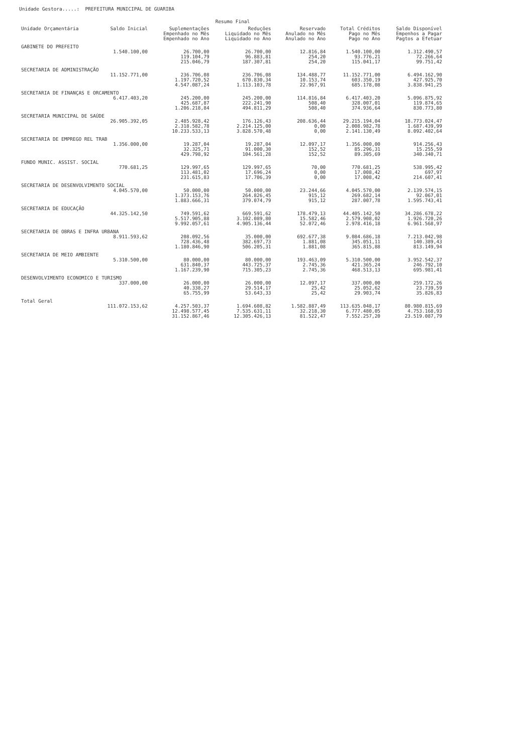Unidade Gestora.....: PREFEITURA MUNICIPAL DE GUARIBA
Resumo Final
| Unidade Orçamentária | Saldo Inicial | Suplementações Empenhado no Mês Empenhado no Ano | Reduções Liquidado no Mês Liquidado no Ano | Reservado Anulado no Mês Anulado no Ano | Total Créditos Pago no Mês Pago no Ano | Saldo Disponível Empenhos a Pagar Pagtos a Efetuar |
| --- | --- | --- | --- | --- | --- | --- |
| GABINETE DO PREFEITO | | | | | | |
| | 1.540.100,00 | 26.700,00 119.104,79 215.046,79 | 26.700,00 96.883,81 187.307,81 | 12.816,84 254,20 254,20 | 1.540.100,00 93.776,21 115.041,17 | 1.312.490,57 72.266,64 99.751,42 |
| SECRETARIA DE ADMINISTRAÇÃO | | | | | | |
| | 11.152.771,00 | 236.706,08 1.197.720,52 4.547.087,24 | 236.706,08 670.830,34 1.113.103,78 | 134.488,77 10.153,74 22.967,91 | 11.152.771,00 603.350,19 685.178,08 | 6.494.162,90 427.925,70 3.838.941,25 |
| SECRETARIA DE FINANÇAS E ORCAMENTO | | | | | | |
| | 6.417.403,20 | 245.200,00 425.687,87 1.206.218,84 | 245.200,00 222.241,90 494.811,29 | 114.816,84 508,40 508,40 | 6.417.403,20 328.007,01 374.936,64 | 5.096.875,92 119.874,65 830.773,80 |
| SECRETARIA MUNICIPAL DE SAÚDE | | | | | | |
| | 26.905.392,05 | 2.485.928,42 2.318.582,78 10.233.533,13 | 176.126,43 2.214.125,00 3.828.570,48 | 208.636,44 0,00 0,00 | 29.215.194,04 2.008.982,78 2.141.130,49 | 18.773.024,47 1.687.439,99 8.092.402,64 |
| SECRETARIA DE EMPREGO REL TRAB | | | | | | |
| | 1.356.000,00 | 19.287,04 32.325,71 429.798,92 | 19.287,04 91.000,30 104.561,28 | 12.097,17 152,52 152,52 | 1.356.000,00 85.296,31 89.305,69 | 914.256,43 15.255,59 340.340,71 |
| FUNDO MUNIC. ASSIST. SOCIAL | | | | | | |
| | 770.681,25 | 129.997,65 113.481,02 231.615,83 | 129.997,65 17.696,24 17.706,39 | 70,00 0,00 0,00 | 770.681,25 17.008,42 17.008,42 | 538.995,42 697,97 214.607,41 |
| SECRETARIA DE DESENVOLVIMENTO SOCIAL | | | | | | |
| | 4.045.570,00 | 50.000,00 1.373.153,76 1.883.666,31 | 50.000,00 264.826,45 379.074,79 | 23.244,66 915,12 915,12 | 4.045.570,00 269.682,14 287.007,78 | 2.139.574,15 92.067,01 1.595.743,41 |
| SECRETARIA DE EDUCAÇÃO | | | | | | |
| | 44.325.142,50 | 749.591,62 5.517.905,88 9.992.057,61 | 669.591,62 3.102.089,80 4.905.136,44 | 178.479,13 15.582,46 52.072,46 | 44.405.142,50 2.579.908,02 2.978.416,18 | 34.286.678,22 1.926.720,26 6.961.568,97 |
| SECRETARIA DE OBRAS E INFRA URBANA | | | | | | |
| | 8.911.593,62 | 208.092,56 728.436,48 1.180.846,90 | 35.000,00 382.697,73 506.205,31 | 692.677,38 1.881,08 1.881,08 | 9.084.686,18 345.051,11 365.815,88 | 7.213.042,98 140.389,43 813.149,94 |
| SECRETARIA DE MEIO AMBIENTE | | | | | | |
| | 5.310.500,00 | 80.000,00 631.840,37 1.167.239,90 | 80.000,00 443.725,37 715.305,23 | 193.463,09 2.745,36 2.745,36 | 5.310.500,00 421.365,24 468.513,13 | 3.952.542,37 246.792,10 695.981,41 |
| DESENVOLVIMENTO ECONOMICO E TURISMO | | | | | | |
| | 337.000,00 | 26.000,00 40.338,27 65.755,99 | 26.000,00 29.514,17 53.643,33 | 12.097,17 25,42 25,42 | 337.000,00 25.052,62 29.903,74 | 259.172,26 23.739,59 35.826,83 |
| Total Geral | | | | | | |
| | 111.072.153,62 | 4.257.503,37 12.498.577,45 31.152.867,46 | 1.694.608,82 7.535.631,11 12.305.426,13 | 1.582.887,49 32.218,30 81.522,47 | 113.635.048,17 6.777.480,05 7.552.257,20 | 80.980.815,69 4.753.168,93 23.519.087,79 |